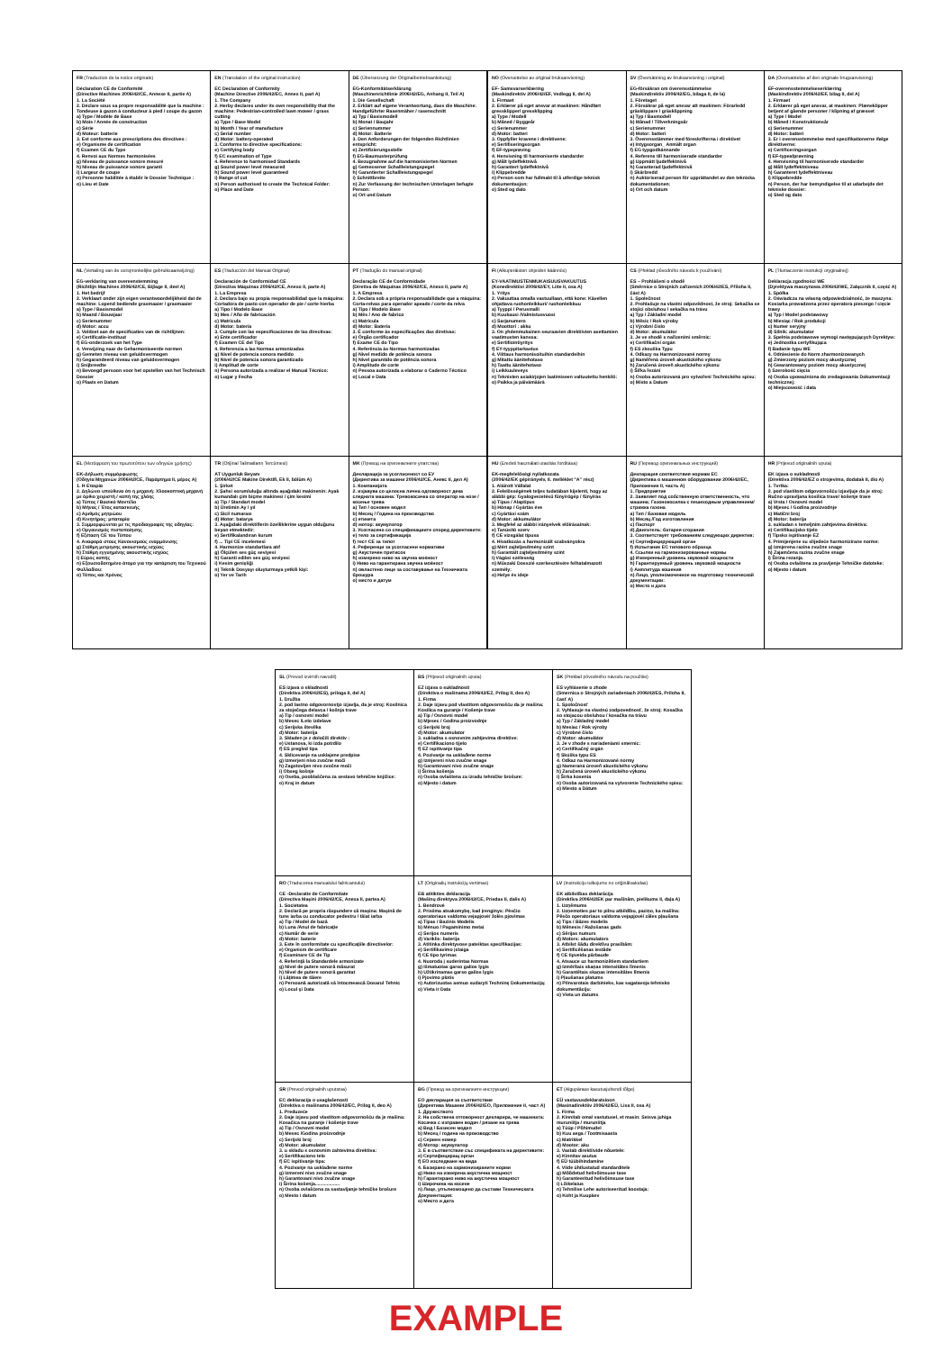| FR (Traduction de la notice originale) Déclaration CE de Conformité (Directive Machines 2006/42/CE, Annexe II, partie A) 1. La Société 2. Déclare sous sa propre responsabilité que la machine : Tondeuse à gazon à conducteur à pied / coupe du gazon a) Type / Modèle de Base b) Mois / Année de construction c) Série d) Moteur: batterie 3. Est conforme aux prescriptions des directives : e) Organisme de certification f) Examen CE du Type 4. Renvoi aux Normes harmonisées g) Niveau de puissance sonore mesuré h) Niveau de puissance sonore garanti i) Largeur de coupe n) Personne habilitée à établir le Dossier Technique : o) Lieu et Date | EN (Translation of the original instruction) EC Declaration of Conformity (Machine Directive 2006/42/EC, Annex II, part A) 1. The Company 2. Herby declares under its own responsibility that the machine: Pedestrian-controlled lawn mower / grass cutting a) Type / Base Model b) Month / Year of manufacture c) Serial number d) Motor: battery-operated 3. Conforms to directive specifications: e) Certifying body f) EC examination of Type 4. Reference to harmonised Standards g) Sound power level measured h) Sound power level guaranteed i) Range of cut n) Person authorised to create the Technical Folder: o) Place and Date | DE (Übersetzung der Originalbetriebsanleitung) EG-Konformitätserklärung (Maschinenrichtlinie 2006/42/EG, Anhang II, Teil A) 1. Die Gesellschaft 2. Erklärt auf eigene Verantwortung, dass die Maschine: Handgeführter Rasenmäher / rasenschnitt a) Typ / Basismodell b) Monat / Baujahr c) Seriennummer d) Motor: Batterie 3. Den Anforderungen der folgenden Richtlinien entspricht: e) Zertifizierungsstelle f) EG-Baumusterprüfung 4. Bezugnahme auf die harmonisierten Normen g) Gemessener Schallleistungspegel h) Garantierter Schallleistungspegel i) Schnittbreite n) Zur Verfassung der technischen Unterlagen befugte Person: o) Ort und Datum |
| NL (Vertaling van de oorspronkelijke gebruiksaanwijzing) EG-verklaring van overeenstemming (Richtlijn Machines 2006/42/CE, Bijlage II, deel A) 1. Het bedrijf 2. Verklaart onder zijn eigen verantwoordelijkheid dat de machine: Lopend bediende grasmaaier / grasmaaier a) Type / Basismodel b) Maand / Bouwjaar c) Serienummer d) Motor: accu 3. Voldoet aan de specificaties van de richtlijnen: e) Certificatie-instituut f) EG-onderzoek van het Type 4. Verwijzing naar de Geharmoniseerde normen g) Gemeten niveau van geluidsvermogen h) Gegarandeerd niveau van geluidsvermogen i) Snijbreedte n) Bevoegd persoon voor het opstellen van het Technisch Dossier o) Plaats en Datum | ES (Traducción del Manual Original) Declaración de Conformidad CE (Directiva Máquinas 2006/42/CE, Anexo II, parte A) 1. La Empresa 2. Declara bajo su propia responsabilidad que la máquina: Cortadora de pasto con operador de pie / corte hierba a) Tipo / Modelo Base b) Mes / Año de fabricación c) Matrícula d) Motor: batería 3. Cumple con las especificaciones de las directivas: e) Ente certificador f) Examen CE del Tipo 4. Referencia a las Normas armonizadas g) Nivel de potencia sonora medido h) Nivel de potencia sonora garantizado i) Amplitud de corte n) Persona autorizada a realizar el Manual Técnico: o) Lugar y Fecha | PT (Tradução do manual original) Declaração CE de Conformidade (Diretiva de Máquinas 2006/42/CE, Anexo II, parte A) 1. A Empresa 2. Declara sob a própria responsabilidade que a máquina: Corta-relvas para operador apeado / corte da relva a) Tipo / Modelo Base b) Mês / Ano de fabrico c) Matrícula d) Motor: Bateria 3. É conforme às especificações das diretivas: e) Órgão certificador f) Exame CE do Tipo 4. Referência às Normas harmonizadas g) Nível medido de potência sonora h) Nível garantido de potência sonora i) Amplitude de corte n) Pessoa autorizada a elaborar o Caderno Técnico o) Local e Data |
| EL (Μετάφραση του πρωτοτύπου των οδηγιών χρήσης) ΕΚ-Δήλωση συμμόρφωσης (Οδηγία Μηχανών 2006/42/CE, Παράρτημα II, μέρος A) 1. Η Εταιρία 2. Δηλώνει υπεύθυνα ότι η μηχανή: Χλοοκοπτική μηχανή με όρθιο χειριστή / κοπή της χλόης a) Τύπος / Βασικό Μοντέλο b) Μήνας / Έτος κατασκευής c) Αριθμός μητρώου d) Κινητήρας: μπαταρία 3. Συμμορφώνεται με τις προδιαγραφές της οδηγίας: e) Οργανισμός πιστοποίησης f) Εξέταση CE του Τύπου 4. Αναφορά στους Κανονισμούς εναρμόνισης g) Στάθμη μετρησης ακουστικής ισχύος h) Στάθμη εγγυημένης ακουστικής ισχύος i) Εύρος κοπής n) Εξουσιοδοτημένο άτομο για την κατάρτιση του Τεχνικού Φυλλαδίου: o) Τόπος και Χρόνος | TR (Orijinal Talimatların Tercümesi) AT Uygunluk Beyanı (2006/42/CE Makine Direktifi, Ek II, bölüm A) 1. Şirket 2. Şahsi sorumluluğu altında aşağıdaki makinenin: Ayak kumandalı çim biçme makinesi / çim kesimi a) Tip / Standart model b) Üretimin Ay / yıl c) Sicil numarası d) Motor: batarya 3. Aşağıdaki direktiflerin özelliklerine uygun olduğunu beyan etmektedir: e) Sertifikalandıran kurum f) ... Tipi CE incelemesi 4. Harmonize standartlara atıf g) Ölçülen ses güç seviyesi h) Garanti edilen ses güç seviyesi i) Kesim genişliği n) Teknik Dosyayı oluşturmaya yetkili kişi: o) Yer ve Tarih | MK (Превод на оригиналните упатства) Декларација за усогласеност со ЕУ (Директива за машини 2006/42/CE, Анекс II, дел A) 1. Компанијата 2. изјавува со целосна лична одговорност дека следната машина: Тревокосачка со оператор на нозе / косење трева a) Тип / основен модел b) Месец / Година на производство c) етикета d) мотор: акумулатор 3. Усогласено со спецификациите според директивите: e) тело за сертификација f) тест CE за типот 4. Референци за усогласени нормативи g) Акустичен притисок h) измерено ниво на звучна моќност i) Ниво на гарантирана звучна моќност n) овластено лице за составување на Техничката брошура o) место и датум |
| NO (Oversettelse av original bruksanvisning) EF- Samsvarserklæring (Maskindirektiv 2006/42/EF, Vedlegg II, del A) 1. Firmaet 2. Erklærer på eget ansvar at maskinen: Håndført gressklipper/ gressklipping a) Type / Modell b) Måned / Byggeår c) Serienummer d) Motor: batteri 3. Oppfyller kravene i direktivene: e) Sertifiseringsorgan f) EF-typeprøving 4. Henvisning til harmoniserte standarder g) Målt lydeffektnivå h) Garantert lydeffektnivå i) Klippebredde n) Person som har fullmakt til å utferdige teknisk dokumentasjon: o) Sted og dato | SV (Översättning av bruksanvisning i original) EG-försäkran om överensstämmelse (Maskindirektiv 2006/42/EG, bilaga II, de la) 1. Företaget 2. Försäkrar på eget ansvar att maskinen: Förarledd gräsklippare / gräsklippning a) Typ / Basmodell b) Månad / Tillverkningsår c) Serienummer d) Motor: batteri 3. Överensstämmer med föreskrifterna i direktivet e) Intygsorgan_ Anmält organ f) EG typgodkännande 4. Referens till harmoniserade standarder g) Uppmätt ljudeffektnivå h) Garanterad ljudeffektnivå i) Skärbredd n) Auktoriserad person för upprättandet av den tekniska dokumentationen: o) Ort och datum | DA (Oversættelse af den originale brugsanvisning) EF-overensstemmelseserklæring (Maskindirektiv 2006/42/EF, bilag II, del A) 1. Firmaet 2. Erklærer på eget ansvar, at maskinen: Plæneklipper betjent af gående personer / klipning af græsset a) Type / Model b) Måned / Konstruktionsår c) Serienummer d) Motor: batteri 3. Er i overensstemmelse med specifikationerne ifølge direktiverne: e) Certificeringsorgan f) EF-typeafprøvning 4. Henvisning til harmoniserede standarder g) Målt lydeffektniveau h) Garanteret lydeffektniveau i) Klippebredde n) Person, der har bemyndigelse til at udarbejde det tekniske dossier: o) Sted og dato |
| FI (Alkuperäisten ohjeiden käännös) EY-VAATIMUSTENMUKAISUUSVAKUUTUS (Konedirektiivi 2006/42/EY, Liite II, osa A) 1. Yritys 2. Vakuuttaa omalla vastuullaan, että kone: Kävellen ohjattava ruohonleikkuri/ ruohonleikkuu a) Tyyppi / Perusmalli b) Kuukausi /Valmistusvuosi c) Sarjanumero d) Moottori : akku 3. On yhdenmukainen seuraavien direktiivien asettamien vaatimusten kanssa: e) Sertifiointiyritys f) EY-tyyppitarkastus 4. Viittaus harmonisoituihin standardeihin g) Mitattu äänitehotaso h) Taattu äänitehotaso i) Leikkuuleveys n) Teknisten asiakirjojen laatimiseen valtuutettu henkilö: o) Paikka ja päivämäärä | CS (Překlad původního návodu k používání) ES – Prohlášení o shodě (Směrnice o Strojních zařízeních 2006/42/ES, Příloha II, část A) 1. Společnost 2. Prohlašuje na vlastní odpovědnost, že stroj: Sekačka se stojící obsluhou / sekačka na trávu a) Typ / Základní model b) Měsíc / Rok výroby c) Výrobní číslo d) Motor: akumulátor 3. Je ve shodě s nařízeními směrnic: e) Certifikační orgán f) ES zkouška Typu 4. Odkazy na Harmonizované normy g) Naměřená úroveň akustického výkonu h) Zaručená úroveň akustického výkonu i) Šířka řezání n) Osoba autorizovaná pro vytvoření Technického spisu: o) Místo a Datum | PL (Tłumaczenie instrukcji oryginalnej) Deklaracja zgodności WE (Dyrektywa maszynowa 2006/42/WE, Załącznik II, część A) 1. Spółka 2. Oświadcza na własną odpowiedzialność, że maszyna: Kosiarka prowadzona przez operatora pieszego / cięcie trawy a) Typ / Model podstawowy b) Miesiąc / Rok produkcji c) Numer seryjny d) Silnik: akumulator 3. Spełnia podstawowe wymogi następujących Dyrektyw: e) Jednostka certyfikująca f) Badanie typu WE 4. Odniesienie do Norm zharmonizowanych g) Zmierzony poziom mocy akustycznej h) Gwarantowany poziom mocy akustycznej i) Szerokość cięcia n) Osoba upoważniona do zredagowania Dokumentacji technicznej: o) Miejscowość i data |
| HU (Eredeti használati utasítás fordítása) EK-megfelelőségi nyilatkozata (2006/42/EK gépirányelv, II. melléklet "A" rész) 1. Aláírott Vállalat 2. Felelősségének teljes tudatában kijelenti, hogy az alábbi gép: Gyalogvezetésű fűnyírógép / fűnyírás a) Típus / Alaptípus b) Hónap / Gyártás éve c) Gyártási szám d) Motor: akkumulátor 3. Megfelel az alábbi irányelvek előírásainak: e) Tanúsító szerv f) CE vizsgálat típusa 4. Hivatkozás a harmonizált szabványokra g) Mért zajteljesítmény szint h) Garantált zajteljesítmény szint i) Vágási szélesség n) Műszaki Dosszié szerkesztésére felhatalmazott személy: o) Helye és ideje | RU (Перевод оригинальных инструкций) Декларация соответствия нормам ЕС (Директива о машинном оборудовании 2006/42/EC, Приложение II, часть А) 1. Предприятие 2. Заявляет под собственную ответственность, что машина: Газонокосилка с пешеходным управлением/ стрижка газона a) Тип / Базовая модель b) Месяц /Год изготовления c) Паспорт d) Двигатель: батарея сгорания 3. Соответствует требованиям следующих директив: e) Сертифицирующий орган f) Испытание ЕС типового образца 4. Ссылки на гармонизированные нормы g) Измеренный уровень звуковой мощности h) Гарантируемый уровень звуковой мощности i) Амплитуда кошения n) Лицо, уполномоченное на подготовку технической документации: o) Место и дата | HR (Prijevod originalnih uputa) EK izjava o sukladnosti (Direktiva 2006/42/EZ o strojevima, dodatak II, dio A) 1. Tvrtka: 2. pod vlastitom odgovornošću izjavljuje da je stroj: Ručno upravljana kosilica trave/ košenje trave a) Vrsta / Osnovni model b) Mjesec / Godina proizvodnje c) Matični broj d) Motor: baterija 3. sukladan s temeljnim zahtjevima direktiva: e) Certifikacijsko tijelo f) Tipsko ispitivanje EZ 4. Primijenjene su slijedeće harmonizirane norme: g) Izmjerena razina zvučne snage h) Zajamčena razina zvučne snage i) Širina rezanja n) Osoba ovlaštena za pravljenje Tehničke datoteke: o) Mjesto i datum |
| SL (Prevod izvirnih navodil) ES izjava o skladnosti (Direktiva 2006/42/ES), priloga II, del A) 1. Družba 2. pod lastno odgovornostjo izjavlja, da je stroj: Kosilnica za stoječega delavca / košnja trave a) Tip / osnovni model b) Mesec /Leto izdelave c) Serijska številka d) Motor: baterija 3. Skladen je z določili direktiv : e) Ustanova, ki izda potrdilo f) ES pregled tipa 4. Sklicevanje na usklajene predpise g) Izmerjeni nivo zvočne moči h) Zagotovljen nivo zvočne moči i) Obseg košnje n) Oseba, pooblaščena za sestavo tehnične knjižice: o) Kraj in datum | BS (Prijevod originalnih uputa) EZ izjava o sukladnosti (Direktiva o mašinama 2006/42/EZ, Prilog II, deo A) 1. Firma 2. Daje izjavu pod vlastitom odgovornošću da je mašina: Kosilica na guranje / Košenje trave a) Tip / Osnovni model b) Mjesec / Godina proizvodnje c) Serijski broj d) Motor: akumulator 3. sukladna s osnovnim zahtjevima direktive: e) Certifikaciono tijelo f) EZ ispitivanje tipa 4. Pozivanje na usklađene norme g) Izmjereni nivo zvučne snage h) Garantovani nivo zvučne snage i) Širina košenja n) Osoba ovlaštena za izradu tehničke brošure: o) Mjesto i datum | SK (Preklad pôvodného návodu na použitie) ES vyhlásenie o zhode (Smernica o Strojných zariadeniach 2006/42/ES, Príloha II, časť A) 1. Spoločnosť 2. Vyhlasuje na vlastnú zodpovednosť, že stroj: Kosačka so stojacou obsluhou / kosačka na trávu a) Typ / Základný model b) Mesiac / Rok výroby c) Výrobné číslo d) Motor: akumulátor 3. Je v zhode s nariadeniami smerníc: e) Certifikačný orgán f) Skúška typu ES 4. Odkaz na Harmonizované normy g) Nameraná úroveň akustického výkonu h) Zaručená úroveň akustického výkonu i) Šírka kosenia n) Osoba autorizovaná na vytvorenie Technického spisu: o) Miesto a Dátum |
| RO (Traducerea manualului fabricantului) CE -Declaratie de Conformitate (Directiva Maşini 2006/42/CE, Anexa II, partea A) 1. Societatea 2. Declară pe propria răspundere că maşina: Maşină de tuns iarba cu conducator pedestru / tăiat iarba a) Tip / Model de bază b) Luna /Anul de fabricaţie c) Număr de serie d) Motor: baterie 3. Este în conformitate cu specificaţiile directivelor: e) Organism de certificare f) Examinare CE de Tip 4. Referinţă la Standardele armonizate g) Nivel de putere sonoră măsurat h) Nivel de putere sonoră garantat i) Lăţimea de tăiere n) Persoană autorizată să întocmească Dosarul Tehnic o) Locul şi Data | LT (Originalių instrukcijų vertimas) EB atitikties deklaracija (Mašinų direktyva 2006/42/CE, Priedas II, dalis A) 1. Bendrovė 2. Prisiima atsakomybę, kad įrenginys: Pėsčio operatoriaus valdoma vejapjovė/ žolės pjovimas a) Tipas / Bazinis Modelis b) Mėnuo / Pagaminimo metai c) Serijos numeris d) Variklis: baterija 3. Atitinka direktyvose pateiktas specifikacijas: e) Sertifikavimo įstaiga f) CE tipo tyrimas 4. Nuoroda į suderintas Normas g) Išmatuotas garso galios lygis h) Užtikrinamas garso galios lygis i) Pjovimo plotis n) Autorizuotas asmuo sudaryti Techninę Dokumentaciją: o) Vieta ir Data | LV (Instrukciju tulkojums no oriģinālvalodas) EK atbilstības deklarācija (Direktīva 2006/42/EK par mašīnām, pielikums II, daļa A) 1. Uzņēmums 2. Uzņemoties par to pilnu atbildību, paziņo, ka mašīna: Pēsčo operatoriaus valdoma vejapjovė/ zāles pļaušana a) Tips / Bāzes modelis b) Mēnesis / Ražošanas gads c) Sērijas numurs d) Motors: akumulators 3. Atbilst šādu direktīvu prasībām: e) Sertificēšanas iestāde f) CE tipveida pārbaude 4. Atsauce uz harmonizētiem standartiem g) Izmērītais skaņas intensitātes līmenis h) Garantētais skaņas intensitātes līmenis i) Pļaušanas platums n) Pilnvarotais darbinieks, kas sagatavoja tehnisko dokumentāciju: o) Vieta un datums |
| SR (Prevod originalnih uputstva) EC deklaracija o usaglašenosti (Direktiva o mašinama 2006/42/EC, Prilog II, deo A) 1. Preduzeće 2. Daje izjavu pod vlastitom odgovornošću da je mašina: Kosačica na guranje / košenje trave a) Tip / Osnovni model b) Mesec /Godina proizvodnje c) Serijski broj d) Motor: akumulator 3. u skladu s osnovnim zahtevima direktiva: e) Sertifikaciono telo f) EC ispitivanje tipa: 4. Pozivanje na usklađene norme g) Izmereni nivo zvučne snage h) Garantovani nivo zvučne snage i) Širina košenja................... n) Osoba ovlašćena za sastavljanje tehničke brošure o) Mesto i datum | BG (Превод на оригиналните инструкции) ЕО декларация за съответствие (Директива Машини 2006/42/ЕО, Приложение II, част А) 1. Дружеството 2. На собствена отговорност декларира, че машината: Косачка с изправен водач / рязане на трева a) Вид / Базисен модел b) Месец / година на производство c) Сериен номер d) Мотор: акумулатор 3. Е в съответствие със спецификата на директивите: e) Сертифициращ орган f) ЕО изследване на вида 4. Базирано на хармонизираните норми g) Ниво на измерена акустична мощност h) Гарантирано ниво на акустична мощност i) Широчина на косене n) Лице, упълномощено да състави Техническата Документация: o) Място и дата | ET (Algupärase kasutusjuhendi tõlge) EÜ vastavusdeklaratsioon (Masinadirektiiv 2006/42/EÜ, Lisa II, osa A) 1. Firma 2. Kinnitab omal vastutusel, et masin: Seisva juhiga muruniitja / muruniitja a) Tüüp / Põhimudel b) Kuu aega / Tootmisaasta c) Matrikkel d) Mootor: aku 3. Vastab direktiivide nõuetele: e) Kinnitav asutus f) EÜ tüübihindamine 4. Viide ühtlustatud standarditele g) Mõõdetud helivõimsuse tase h) Garanteeritud helivõimsuse tase i) Lõikelaius n) Tehnilise Lehe autoriseeritud koostaja: o) Koht ja Kuupäev |
EXAMPLE